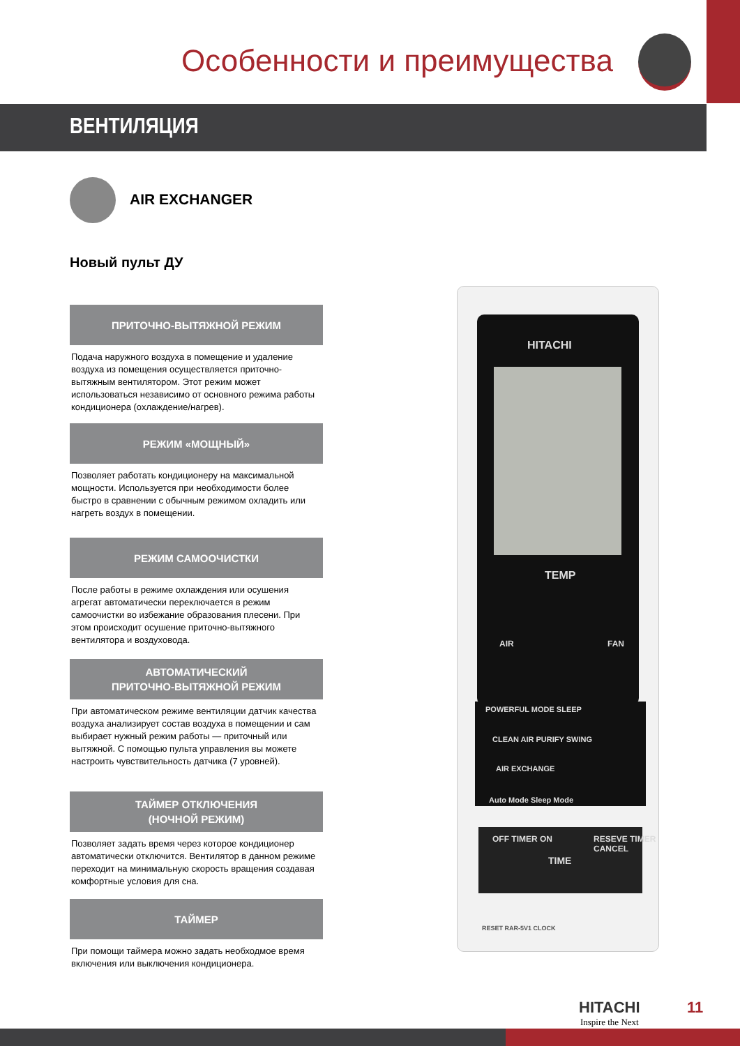Особенности и преимущества
ВЕНТИЛЯЦИЯ
AIR EXCHANGER
Новый пульт ДУ
ПРИТОЧНО-ВЫТЯЖНОЙ РЕЖИМ
Подача наружного воздуха в помещение и удаление воздуха из помещения осуществляется приточно-вытяжным вентилятором. Этот режим может использоваться независимо от основного режима работы кондиционера (охлаждение/нагрев).
РЕЖИМ «МОЩНЫЙ»
Позволяет работать кондиционеру на максимальной мощности. Используется при необходимости более быстро в сравнении с обычным режимом охладить или нагреть воздух в помещении.
РЕЖИМ САМООЧИСТКИ
После работы в режиме охлаждения или осушения агрегат автоматически переключается в режим самоочистки во избежание образования плесени. При этом происходит осушение приточно-вытяжного вентилятора и воздуховода.
АВТОМАТИЧЕСКИЙ
ПРИТОЧНО-ВЫТЯЖНОЙ РЕЖИМ
При автоматическом режиме вентиляции датчик качества воздуха анализирует состав воздуха в помещении и сам выбирает нужный режим работы — приточный или вытяжной. С помощью пульта управления вы можете настроить чувствительность датчика (7 уровней).
ТАЙМЕР ОТКЛЮЧЕНИЯ
(НОЧНОЙ РЕЖИМ)
Позволяет задать время через которое кондиционер автоматически отключится. Вентилятор в данном режиме переходит на минимальную скорость вращения создавая комфортные условия для сна.
ТАЙМЕР
При помощи таймера можно задать необходмое время включения или выключения кондиционера.
HITACHI
TEMP
AIR FAN
POWERFUL MODE SLEEP
CLEAN AIR PURIFY SWING
AIR EXCHANGE
Auto Mode Sleep Mode
OFF TIMER ON
TIME
RESEVE TIMER CANCEL
RESET RAR-5V1 CLOCK
HITACHI
Inspire the Next
11